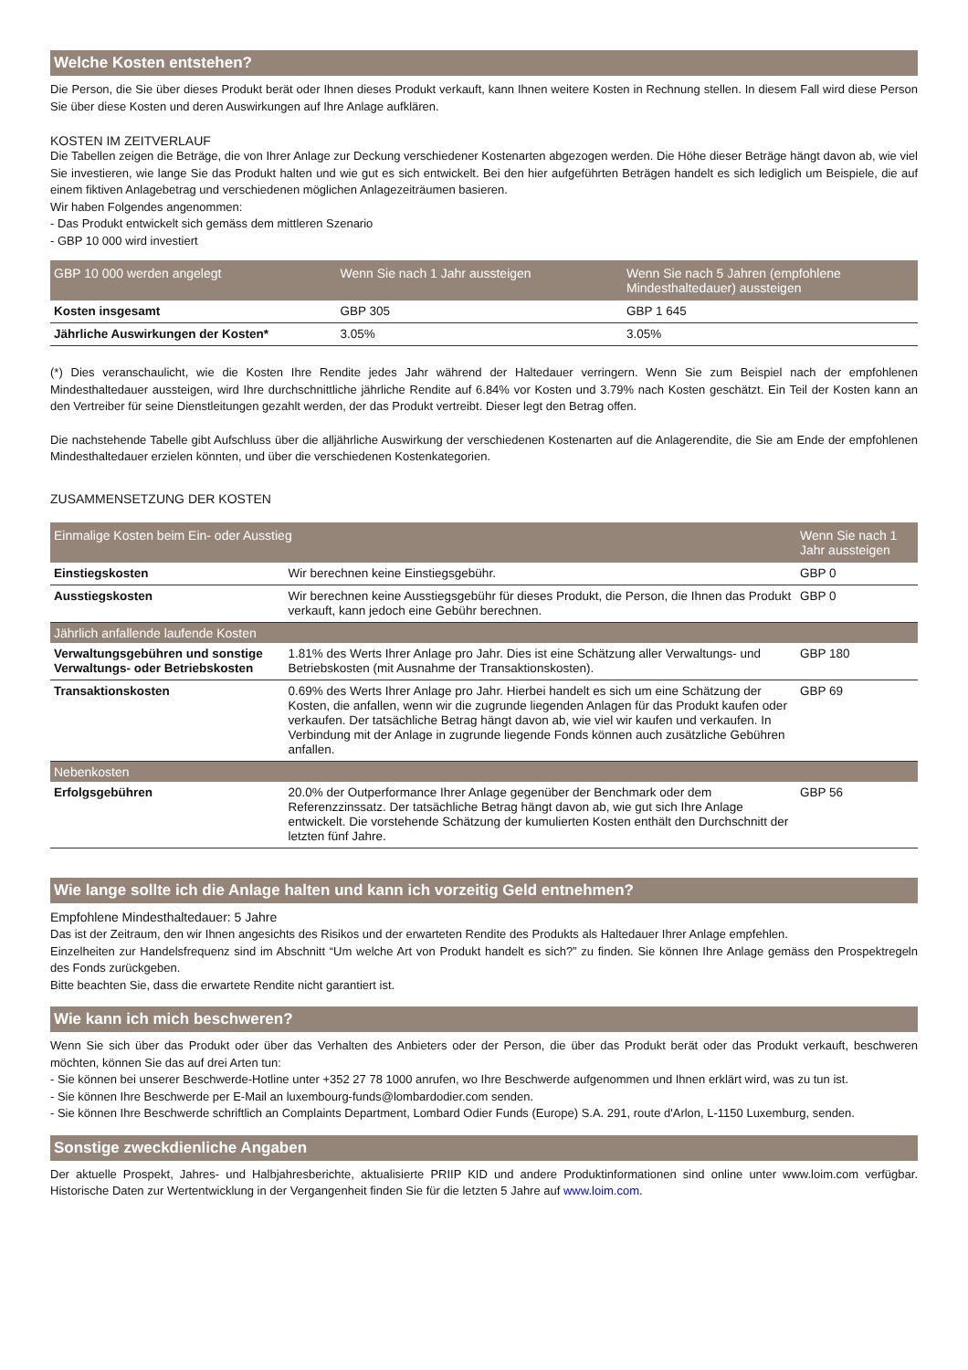Welche Kosten entstehen?
Die Person, die Sie über dieses Produkt berät oder Ihnen dieses Produkt verkauft, kann Ihnen weitere Kosten in Rechnung stellen. In diesem Fall wird diese Person Sie über diese Kosten und deren Auswirkungen auf Ihre Anlage aufklären.
KOSTEN IM ZEITVERLAUF
Die Tabellen zeigen die Beträge, die von Ihrer Anlage zur Deckung verschiedener Kostenarten abgezogen werden. Die Höhe dieser Beträge hängt davon ab, wie viel Sie investieren, wie lange Sie das Produkt halten und wie gut es sich entwickelt. Bei den hier aufgeführten Beträgen handelt es sich lediglich um Beispiele, die auf einem fiktiven Anlagebetrag und verschiedenen möglichen Anlagezeiträumen basieren.
Wir haben Folgendes angenommen:
- Das Produkt entwickelt sich gemäss dem mittleren Szenario
- GBP 10 000 wird investiert
| GBP 10 000 werden angelegt | Wenn Sie nach 1 Jahr aussteigen | Wenn Sie nach 5 Jahren (empfohlene Mindesthaltedauer) aussteigen |
| --- | --- | --- |
| Kosten insgesamt | GBP 305 | GBP 1 645 |
| Jährliche Auswirkungen der Kosten* | 3.05% | 3.05% |
(*) Dies veranschaulicht, wie die Kosten Ihre Rendite jedes Jahr während der Haltedauer verringern. Wenn Sie zum Beispiel nach der empfohlenen Mindesthaltedauer aussteigen, wird Ihre durchschnittliche jährliche Rendite auf 6.84% vor Kosten und 3.79% nach Kosten geschätzt. Ein Teil der Kosten kann an den Vertreiber für seine Dienstleitungen gezahlt werden, der das Produkt vertreibt. Dieser legt den Betrag offen.
Die nachstehende Tabelle gibt Aufschluss über die alljährliche Auswirkung der verschiedenen Kostenarten auf die Anlagerendite, die Sie am Ende der empfohlenen Mindesthaltedauer erzielen könnten, und über die verschiedenen Kostenkategorien.
ZUSAMMENSETZUNG DER KOSTEN
| Einmalige Kosten beim Ein- oder Ausstieg | | Wenn Sie nach 1 Jahr aussteigen |
| --- | --- | --- |
| Einstiegskosten | Wir berechnen keine Einstiegsgebühr. | GBP 0 |
| Ausstiegskosten | Wir berechnen keine Ausstiegsgebühr für dieses Produkt, die Person, die Ihnen das Produkt verkauft, kann jedoch eine Gebühr berechnen. | GBP 0 |
| Jährlich anfallende laufende Kosten | | |
| Verwaltungsgebühren und sonstige Verwaltungs- oder Betriebskosten | 1.81% des Werts Ihrer Anlage pro Jahr. Dies ist eine Schätzung aller Verwaltungs- und Betriebskosten (mit Ausnahme der Transaktionskosten). | GBP 180 |
| Transaktionskosten | 0.69% des Werts Ihrer Anlage pro Jahr. Hierbei handelt es sich um eine Schätzung der Kosten, die anfallen, wenn wir die zugrunde liegenden Anlagen für das Produkt kaufen oder verkaufen. Der tatsächliche Betrag hängt davon ab, wie viel wir kaufen und verkaufen. In Verbindung mit der Anlage in zugrunde liegende Fonds können auch zusätzliche Gebühren anfallen. | GBP 69 |
| Nebenkosten | | |
| Erfolgsgebühren | 20.0% der Outperformance Ihrer Anlage gegenüber der Benchmark oder dem Referenzzinssatz. Der tatsächliche Betrag hängt davon ab, wie gut sich Ihre Anlage entwickelt. Die vorstehende Schätzung der kumulierten Kosten enthält den Durchschnitt der letzten fünf Jahre. | GBP 56 |
Wie lange sollte ich die Anlage halten und kann ich vorzeitig Geld entnehmen?
Empfohlene Mindesthaltedauer: 5 Jahre
Das ist der Zeitraum, den wir Ihnen angesichts des Risikos und der erwarteten Rendite des Produkts als Haltedauer Ihrer Anlage empfehlen.
Einzelheiten zur Handelsfrequenz sind im Abschnitt “Um welche Art von Produkt handelt es sich?” zu finden. Sie können Ihre Anlage gemäss den Prospektregeln des Fonds zurückgeben.
Bitte beachten Sie, dass die erwartete Rendite nicht garantiert ist.
Wie kann ich mich beschweren?
Wenn Sie sich über das Produkt oder über das Verhalten des Anbieters oder der Person, die über das Produkt berät oder das Produkt verkauft, beschweren möchten, können Sie das auf drei Arten tun:
- Sie können bei unserer Beschwerde-Hotline unter +352 27 78 1000 anrufen, wo Ihre Beschwerde aufgenommen und Ihnen erklärt wird, was zu tun ist.
- Sie können Ihre Beschwerde per E-Mail an luxembourg-funds@lombardodier.com senden.
- Sie können Ihre Beschwerde schriftlich an Complaints Department, Lombard Odier Funds (Europe) S.A. 291, route d'Arlon, L-1150 Luxemburg, senden.
Sonstige zweckdienliche Angaben
Der aktuelle Prospekt, Jahres- und Halbjahresberichte, aktualisierte PRIIP KID und andere Produktinformationen sind online unter www.loim.com verfügbar. Historische Daten zur Wertentwicklung in der Vergangenheit finden Sie für die letzten 5 Jahre auf www.loim.com.